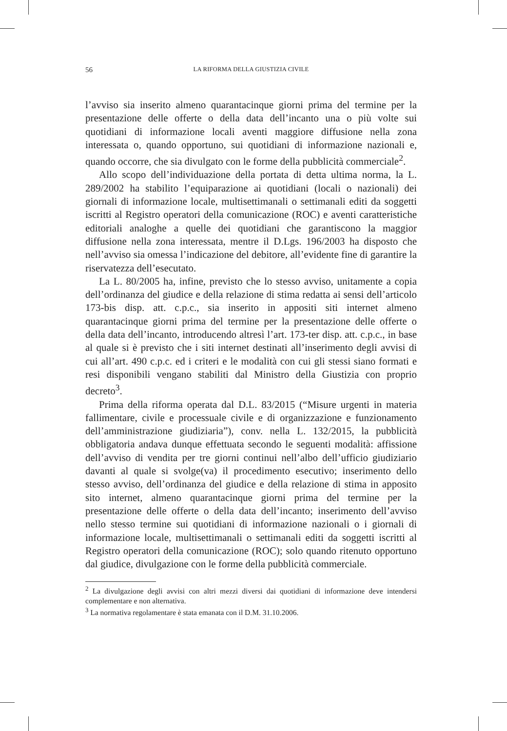56 LA RIFORMA DELLA GIUSTIZIA CIVILE
l’avviso sia inserito almeno quarantacinque giorni prima del termine per la presentazione delle offerte o della data dell’incanto una o più volte sui quotidiani di informazione locali aventi maggiore diffusione nella zona interessata o, quando opportuno, sui quotidiani di informazione nazionali e, quando occorre, che sia divulgato con le forme della pubblicità commerciale<sup>2</sup>.
Allo scopo dell’individuazione della portata di detta ultima norma, la L. 289/2002 ha stabilito l’equiparazione ai quotidiani (locali o nazionali) dei giornali di informazione locale, multisettimanali o settimanali editi da soggetti iscritti al Registro operatori della comunicazione (ROC) e aventi caratteristiche editoriali analoghe a quelle dei quotidiani che garantiscono la maggior diffusione nella zona interessata, mentre il D.Lgs. 196/2003 ha disposto che nell’avviso sia omessa l’indicazione del debitore, all’evidente fine di garantire la riservatezza dell’esecutato.
La L. 80/2005 ha, infine, previsto che lo stesso avviso, unitamente a copia dell’ordinanza del giudice e della relazione di stima redatta ai sensi dell’articolo 173-bis disp. att. c.p.c., sia inserito in appositi siti internet almeno quarantacinque giorni prima del termine per la presentazione delle offerte o della data dell’incanto, introducendo altresì l’art. 173-ter disp. att. c.p.c., in base al quale si è previsto che i siti internet destinati all’inserimento degli avvisi di cui all’art. 490 c.p.c. ed i criteri e le modalità con cui gli stessi siano formati e resi disponibili vengano stabiliti dal Ministro della Giustizia con proprio decreto<sup>3</sup>.
Prima della riforma operata dal D.L. 83/2015 (“Misure urgenti in materia fallimentare, civile e processuale civile e di organizzazione e funzionamento dell’amministrazione giudiziaria”), conv. nella L. 132/2015, la pubblicità obbligatoria andava dunque effettuata secondo le seguenti modalità: affissione dell’avviso di vendita per tre giorni continui nell’albo dell’ufficio giudiziario davanti al quale si svolge(va) il procedimento esecutivo; inserimento dello stesso avviso, dell’ordinanza del giudice e della relazione di stima in apposito sito internet, almeno quarantacinque giorni prima del termine per la presentazione delle offerte o della data dell’incanto; inserimento dell’avviso nello stesso termine sui quotidiani di informazione nazionali o i giornali di informazione locale, multisettimanali o settimanali editi da soggetti iscritti al Registro operatori della comunicazione (ROC); solo quando ritenuto opportuno dal giudice, divulgazione con le forme della pubblicità commerciale.
<sup>2</sup> La divulgazione degli avvisi con altri mezzi diversi dai quotidiani di informazione deve intendersi complementare e non alternativa.
<sup>3</sup> La normativa regolamentare è stata emanata con il D.M. 31.10.2006.